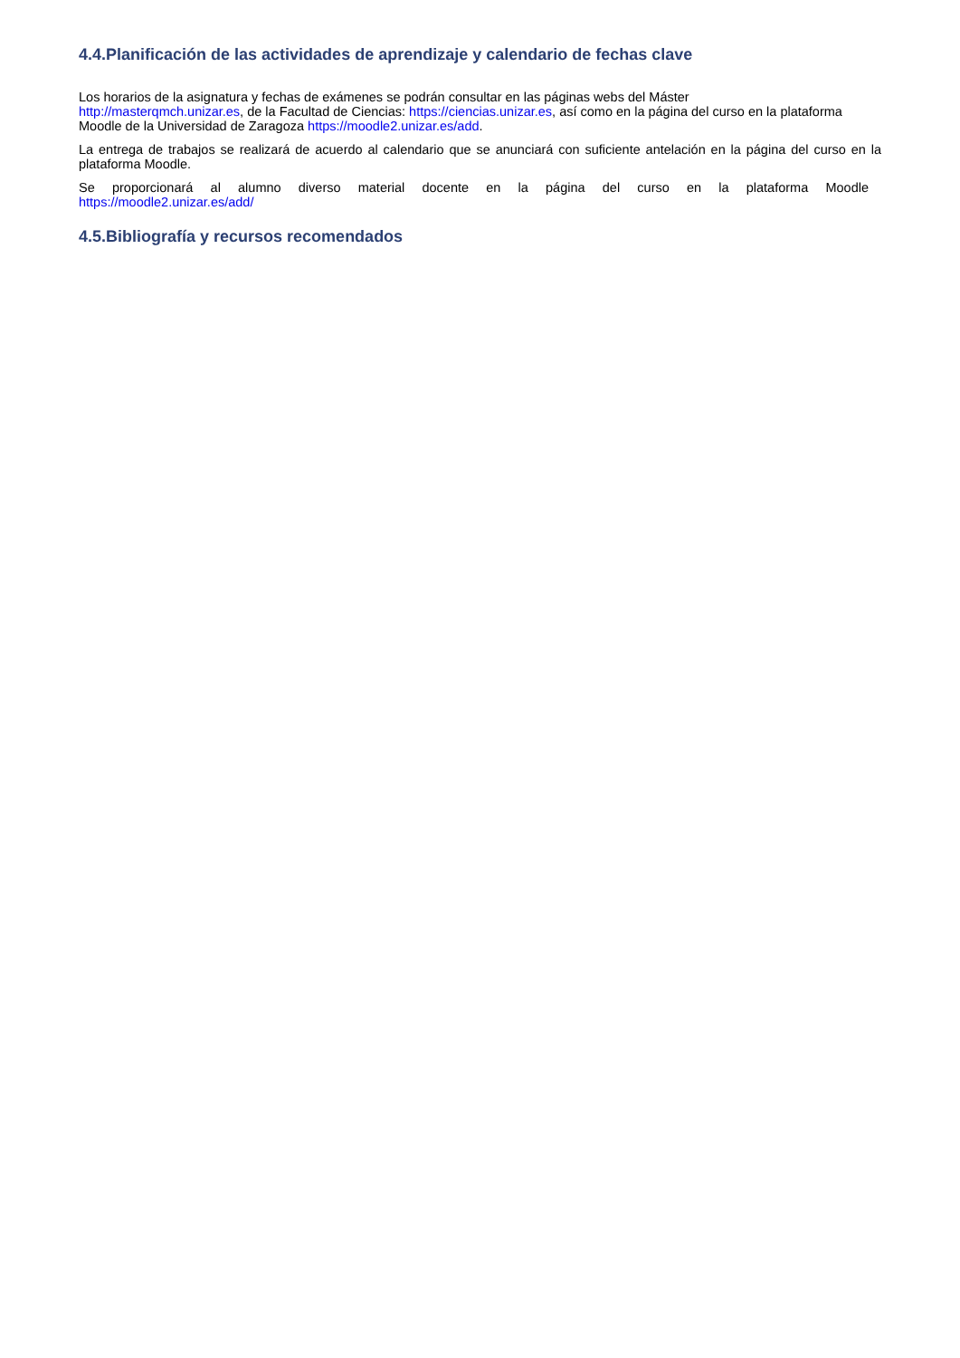4.4.Planificación de las actividades de aprendizaje y calendario de fechas clave
Los horarios de la asignatura y fechas de exámenes se podrán consultar en las páginas webs del Máster
http://masterqmch.unizar.es, de la Facultad de Ciencias: https://ciencias.unizar.es, así como en la página del curso en la plataforma Moodle de la Universidad de Zaragoza https://moodle2.unizar.es/add.
La entrega de trabajos se realizará de acuerdo al calendario que se anunciará con suficiente antelación en la página del curso en la plataforma Moodle.
Se proporcionará al alumno diverso material docente en la página del curso en la plataforma Moodle
https://moodle2.unizar.es/add/
4.5.Bibliografía y recursos recomendados